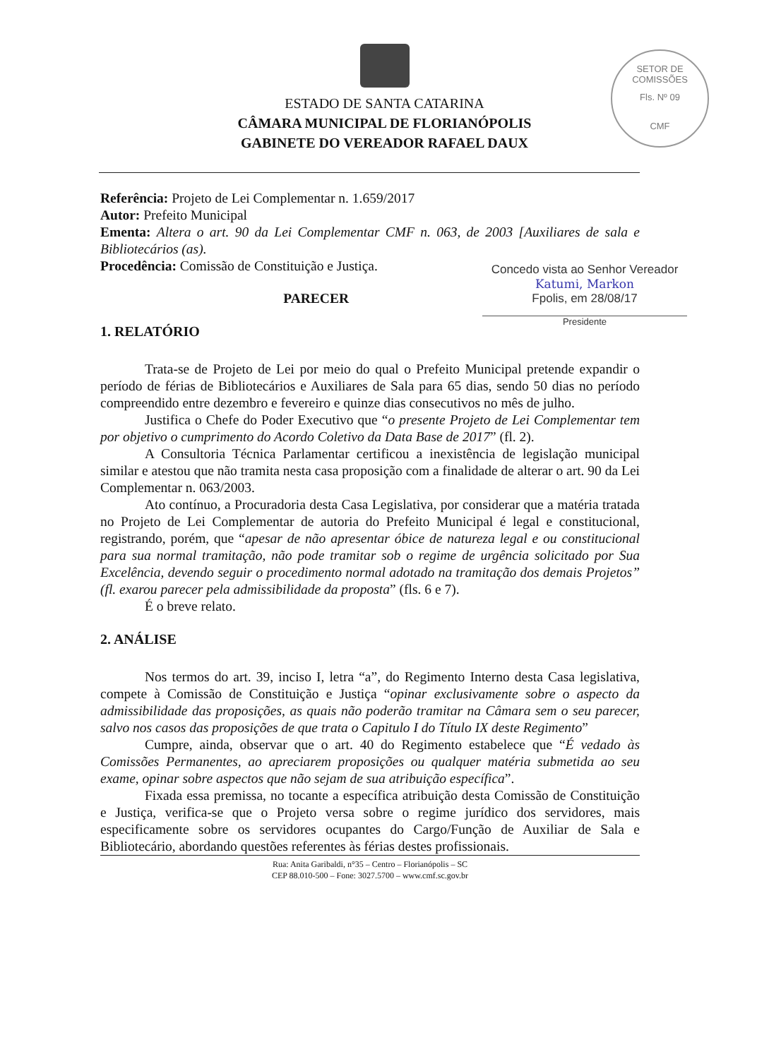ESTADO DE SANTA CATARINA
CÂMARA MUNICIPAL DE FLORIANÓPOLIS
GABINETE DO VEREADOR RAFAEL DAUX
SETOR DE COMISSÕES
Fls. Nº 09
CMF
Referência: Projeto de Lei Complementar n. 1.659/2017
Autor: Prefeito Municipal
Ementa: Altera o art. 90 da Lei Complementar CMF n. 063, de 2003 [Auxiliares de sala e Bibliotecários (as).
Procedência: Comissão de Constituição e Justiça.
PARECER
1. RELATÓRIO
Trata-se de Projeto de Lei por meio do qual o Prefeito Municipal pretende expandir o período de férias de Bibliotecários e Auxiliares de Sala para 65 dias, sendo 50 dias no período compreendido entre dezembro e fevereiro e quinze dias consecutivos no mês de julho.
Justifica o Chefe do Poder Executivo que “o presente Projeto de Lei Complementar tem por objetivo o cumprimento do Acordo Coletivo da Data Base de 2017” (fl. 2).
A Consultoria Técnica Parlamentar certificou a inexistência de legislação municipal similar e atestou que não tramita nesta casa proposição com a finalidade de alterar o art. 90 da Lei Complementar n. 063/2003.
Ato contínuo, a Procuradoria desta Casa Legislativa, por considerar que a matéria tratada no Projeto de Lei Complementar de autoria do Prefeito Municipal é legal e constitucional, registrando, porém, que “apesar de não apresentar óbice de natureza legal e ou constitucional para sua normal tramitação, não pode tramitar sob o regime de urgência solicitado por Sua Excelência, devendo seguir o procedimento normal adotado na tramitação dos demais Projetos” (fl. exarou parecer pela admissibilidade da proposta” (fls. 6 e 7).
É o breve relato.
2. ANÁLISE
Nos termos do art. 39, inciso I, letra “a”, do Regimento Interno desta Casa legislativa, compete à Comissão de Constituição e Justiça “opinar exclusivamente sobre o aspecto da admissibilidade das proposições, as quais não poderão tramitar na Câmara sem o seu parecer, salvo nos casos das proposições de que trata o Capitulo I do Título IX deste Regimento”
Cumpre, ainda, observar que o art. 40 do Regimento estabelece que “É vedado às Comissões Permanentes, ao apreciarem proposições ou qualquer matéria submetida ao seu exame, opinar sobre aspectos que não sejam de sua atribuição específica”.
Fixada essa premissa, no tocante a específica atribuição desta Comissão de Constituição e Justiça, verifica-se que o Projeto versa sobre o regime jurídico dos servidores, mais especificamente sobre os servidores ocupantes do Cargo/Função de Auxiliar de Sala e Bibliotecário, abordando questões referentes às férias destes profissionais.
Rua: Anita Garibaldi, n°35 – Centro – Florianópolis – SC
CEP 88.010-500 – Fone: 3027.5700 – www.cmf.sc.gov.br
Concedo vista ao Senhor Vereador
Katumi, Markon
Fpolis, em 28/08/17
Presidente